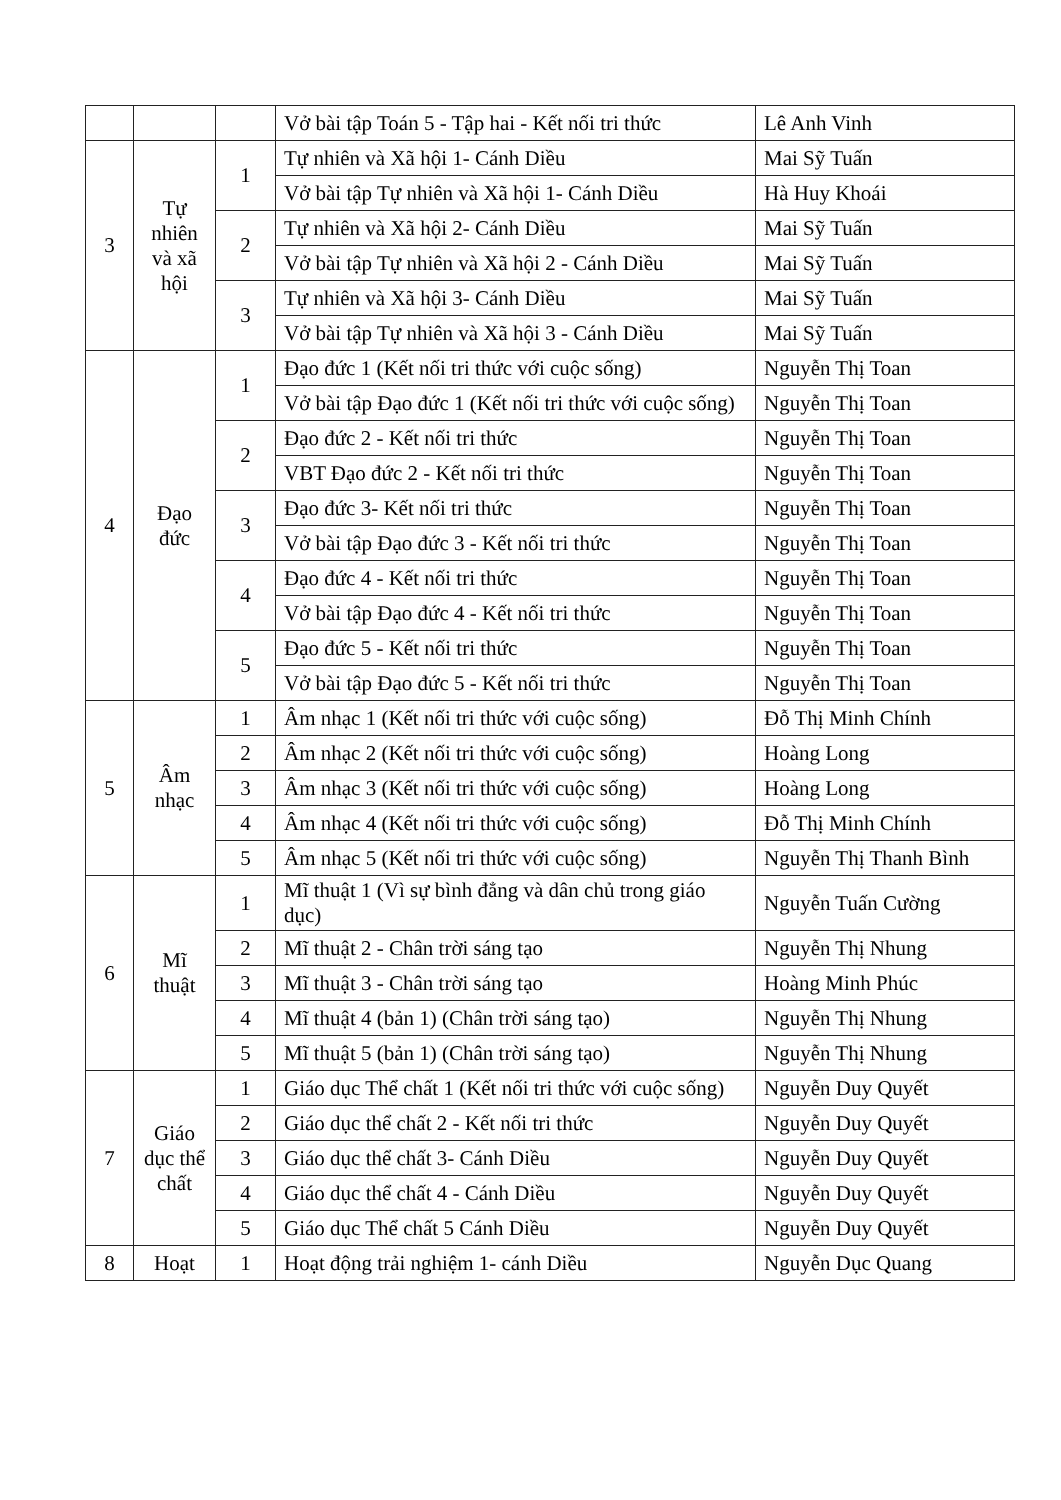| | | | Vở bài tập Toán 5 - Tập hai - Kết nối tri thức | Lê Anh Vinh |
| 3 | Tự nhiên và xã hội | 1 | Tự nhiên và Xã hội 1- Cánh Diều | Mai Sỹ Tuấn |
| | | | Vở bài tập Tự nhiên và Xã hội 1- Cánh Diều | Hà Huy Khoái |
| | | 2 | Tự nhiên và Xã hội 2- Cánh Diều | Mai Sỹ Tuấn |
| | | | Vở bài tập Tự nhiên và Xã hội 2 - Cánh Diều | Mai Sỹ Tuấn |
| | | 3 | Tự nhiên và Xã hội 3- Cánh Diều | Mai Sỹ Tuấn |
| | | | Vở bài tập Tự nhiên và Xã hội 3 - Cánh Diều | Mai Sỹ Tuấn |
| 4 | Đạo đức | 1 | Đạo đức 1 (Kết nối tri thức với cuộc sống) | Nguyễn Thị Toan |
| | | | Vở bài tập Đạo đức 1 (Kết nối tri thức với cuộc sống) | Nguyễn Thị Toan |
| | | 2 | Đạo đức 2 - Kết nối tri thức | Nguyễn Thị Toan |
| | | | VBT Đạo đức 2 - Kết nối tri thức | Nguyễn Thị Toan |
| | | 3 | Đạo đức 3- Kết nối tri thức | Nguyễn Thị Toan |
| | | | Vở bài tập Đạo đức 3 - Kết nối tri thức | Nguyễn Thị Toan |
| | | 4 | Đạo đức 4 - Kết nối tri thức | Nguyễn Thị Toan |
| | | | Vở bài tập Đạo đức 4 - Kết nối tri thức | Nguyễn Thị Toan |
| | | 5 | Đạo đức 5 - Kết nối tri thức | Nguyễn Thị Toan |
| | | | Vở bài tập Đạo đức 5 - Kết nối tri thức | Nguyễn Thị Toan |
| 5 | Âm nhạc | 1 | Âm nhạc 1 (Kết nối tri thức với cuộc sống) | Đỗ Thị Minh Chính |
| | | 2 | Âm nhạc 2 (Kết nối tri thức với cuộc sống) | Hoàng Long |
| | | 3 | Âm nhạc 3 (Kết nối tri thức với cuộc sống) | Hoàng Long |
| | | 4 | Âm nhạc 4 (Kết nối tri thức với cuộc sống) | Đỗ Thị Minh Chính |
| | | 5 | Âm nhạc 5 (Kết nối tri thức với cuộc sống) | Nguyễn Thị Thanh Bình |
| 6 | Mĩ thuật | 1 | Mĩ thuật 1 (Vì sự bình đẳng và dân chủ trong giáo dục) | Nguyễn Tuấn Cường |
| | | 2 | Mĩ thuật 2 - Chân trời sáng tạo | Nguyễn Thị Nhung |
| | | 3 | Mĩ thuật 3 - Chân trời sáng tạo | Hoàng Minh Phúc |
| | | 4 | Mĩ thuật 4 (bản 1) (Chân trời sáng tạo) | Nguyễn Thị Nhung |
| | | 5 | Mĩ thuật 5 (bản 1) (Chân trời sáng tạo) | Nguyễn Thị Nhung |
| 7 | Giáo dục thể chất | 1 | Giáo dục Thể chất 1 (Kết nối tri thức với cuộc sống) | Nguyễn Duy Quyết |
| | | 2 | Giáo dục thể chất 2 - Kết nối tri thức | Nguyễn Duy Quyết |
| | | 3 | Giáo dục thể chất 3- Cánh Diều | Nguyễn Duy Quyết |
| | | 4 | Giáo dục thể chất 4 - Cánh Diều | Nguyễn Duy Quyết |
| | | 5 | Giáo dục Thể chất 5 Cánh Diều | Nguyễn Duy Quyết |
| 8 | Hoạt | 1 | Hoạt động trải nghiệm 1- cánh Diều | Nguyễn Dục Quang |